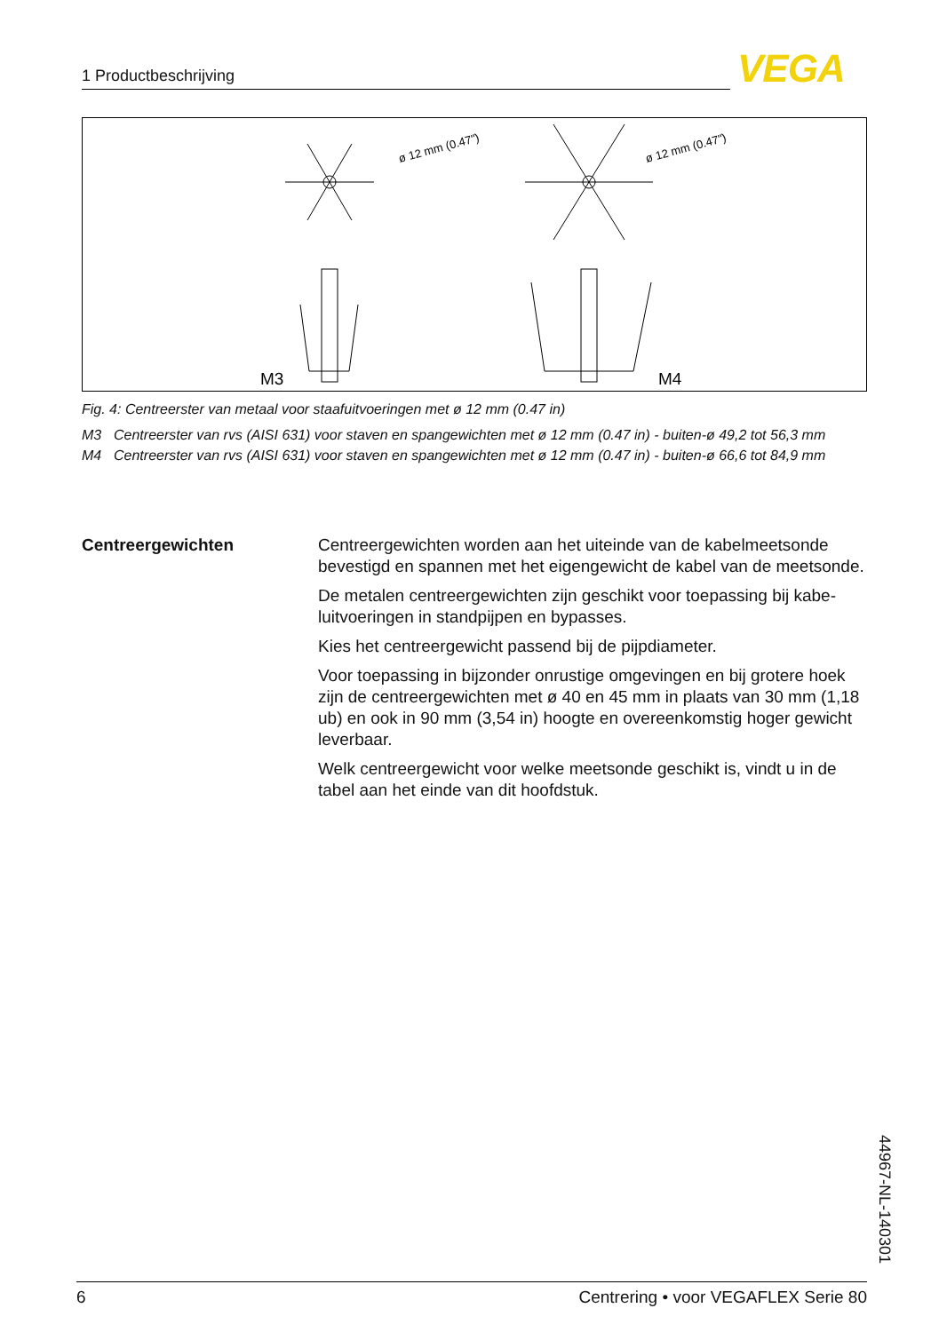1 Productbeschrijving VEGA
ø 12 mm (0.47")
ø 12 mm (0.47")
M3
M4
Fig. 4: Centreerster van metaal voor staafuitvoeringen met ø 12 mm (0.47 in)
M3 Centreerster van rvs (AISI 631) voor staven en spangewichten met ø 12 mm (0.47 in) - buiten-ø 49,2 tot 56,3 mm
M4 Centreerster van rvs (AISI 631) voor staven en spangewichten met ø 12 mm (0.47 in) - buiten-ø 66,6 tot 84,9 mm
Centreergewichten Centreergewichten worden aan het uiteinde van de kabelmeetsonde bevestigd en spannen met het eigengewicht de kabel van de meets­onde.
De metalen centreergewichten zijn geschikt voor toepassing bij kabe­luitvoeringen in standpijpen en bypasses.
Kies het centreergewicht passend bij de pijpdiameter.
Voor toepassing in bijzonder onrustige omgevingen en bij grotere hoek zijn de centreergewichten met ø 40 en 45 mm in plaats van 30 mm (1,18 ub) en ook in 90 mm (3,54 in) hoogte en overeenkomstig hoger gewicht leverbaar.
Welk centreergewicht voor welke meetsonde geschikt is, vindt u in de tabel aan het einde van dit hoofdstuk.
44967-NL-140301
6 Centrering • voor VEGAFLEX Serie 80